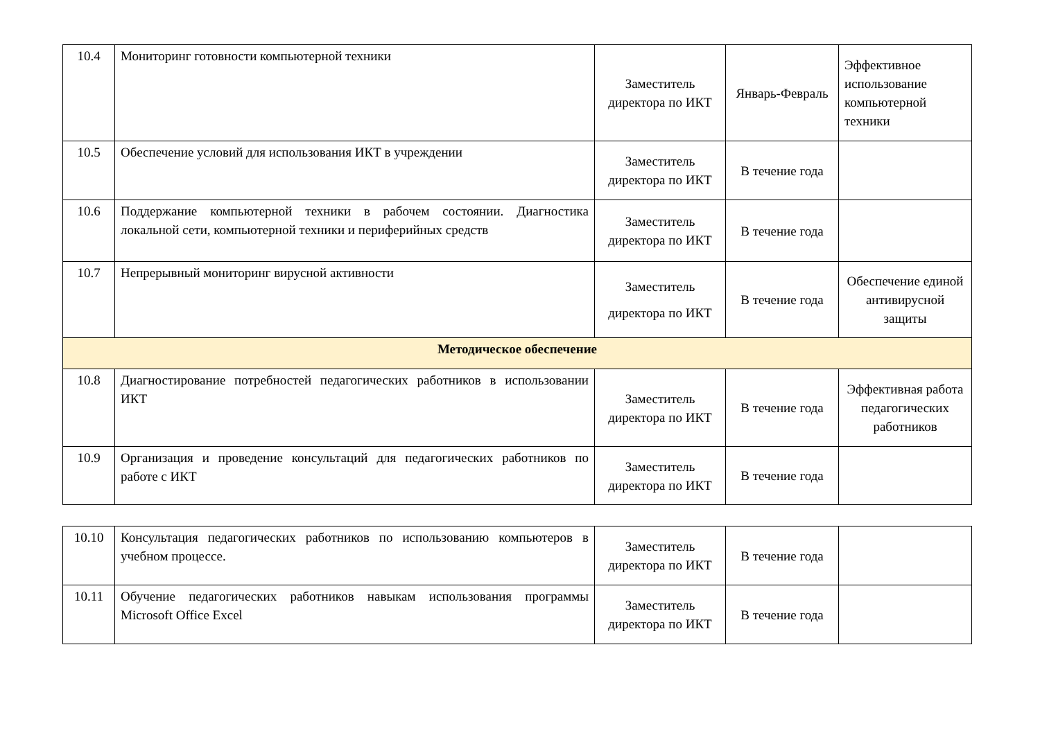| 10.4 | Мониторинг готовности компьютерной техники | Заместитель директора по ИКТ | Январь-Февраль | Эффективное использование компьютерной техники |
| 10.5 | Обеспечение условий для использования ИКТ в учреждении | Заместитель директора по ИКТ | В течение года | |
| 10.6 | Поддержание компьютерной техники в рабочем состоянии. Диагностика локальной сети, компьютерной техники и периферийных средств | Заместитель директора по ИКТ | В течение года | |
| 10.7 | Непрерывный мониторинг вирусной активности | Заместитель директора по ИКТ | В течение года | Обеспечение единой антивирусной защиты |
| Методическое обеспечение | | | | |
| 10.8 | Диагностирование потребностей педагогических работников в использовании ИКТ | Заместитель директора по ИКТ | В течение года | Эффективная работа педагогических работников |
| 10.9 | Организация и проведение консультаций для педагогических работников по работе с ИКТ | Заместитель директора по ИКТ | В течение года | |
| 10.10 | Консультация педагогических работников по использованию компьютеров в учебном процессе. | Заместитель директора по ИКТ | В течение года | |
| 10.11 | Обучение педагогических работников навыкам использования программы Microsoft Office Excel | Заместитель директора по ИКТ | В течение года | |